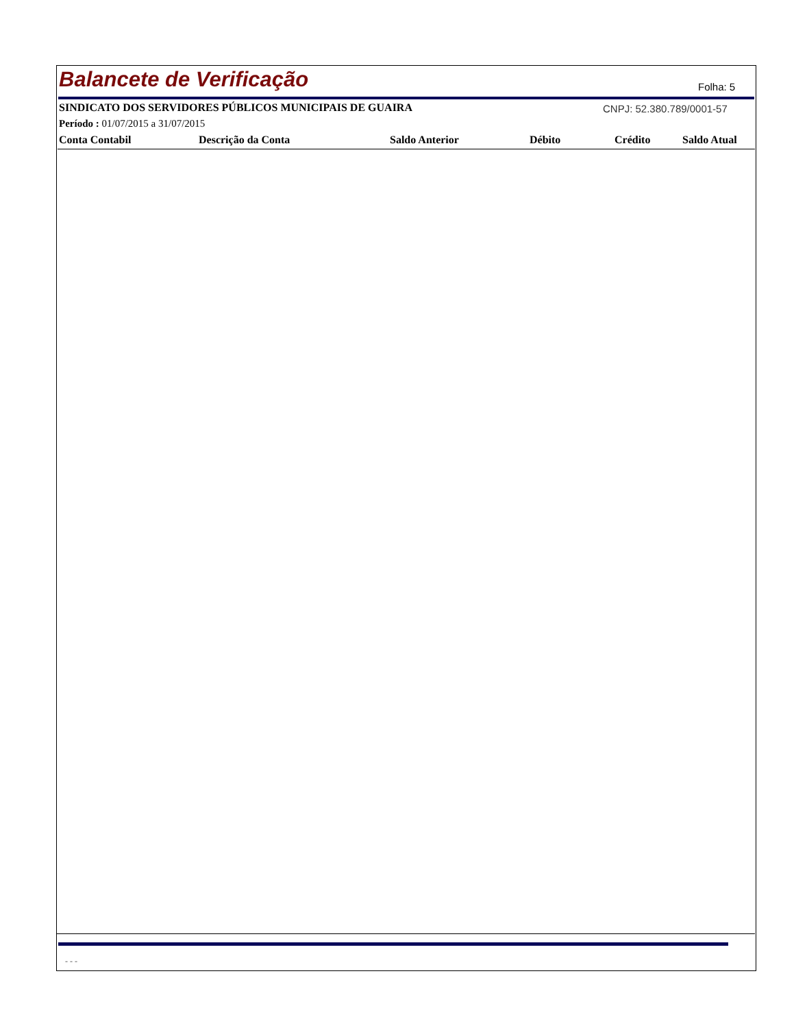Balancete de Verificação Folha: 5
SINDICATO DOS SERVIDORES PÚBLICOS MUNICIPAIS DE GUAIRA
CNPJ: 52.380.789/0001-57
Período : 01/07/2015 a 31/07/2015
| Conta Contabil | Descrição da Conta | Saldo Anterior | Débito | Crédito | Saldo Atual |
| --- | --- | --- | --- | --- | --- |
- - -